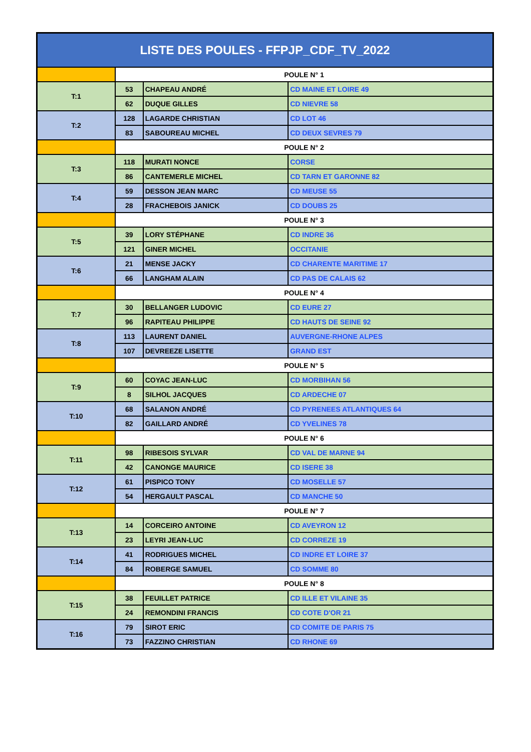| LISTE DES POULES - FFPJP_CDF_TV_2022 | | | |
| --- | --- | --- | --- |
| | POULE N° 1 | | |
| T:1 | 53 | CHAPEAU ANDRÉ | CD MAINE ET LOIRE 49 |
| | 62 | DUQUE GILLES | CD NIEVRE 58 |
| T:2 | 128 | LAGARDE CHRISTIAN | CD LOT 46 |
| | 83 | SABOUREAU MICHEL | CD DEUX SEVRES 79 |
| | POULE N° 2 | | |
| T:3 | 118 | MURATI NONCE | CORSE |
| | 86 | CANTEMERLE MICHEL | CD TARN ET GARONNE 82 |
| T:4 | 59 | DESSON JEAN MARC | CD MEUSE 55 |
| | 28 | FRACHEBOIS JANICK | CD DOUBS 25 |
| | POULE N° 3 | | |
| T:5 | 39 | LORY STÉPHANE | CD INDRE 36 |
| | 121 | GINER MICHEL | OCCITANIE |
| T:6 | 21 | MENSE JACKY | CD CHARENTE MARITIME 17 |
| | 66 | LANGHAM ALAIN | CD PAS DE CALAIS 62 |
| | POULE N° 4 | | |
| T:7 | 30 | BELLANGER LUDOVIC | CD EURE 27 |
| | 96 | RAPITEAU PHILIPPE | CD HAUTS DE SEINE 92 |
| T:8 | 113 | LAURENT DANIEL | AUVERGNE-RHONE ALPES |
| | 107 | DEVREEZE LISETTE | GRAND EST |
| | POULE N° 5 | | |
| T:9 | 60 | COYAC JEAN-LUC | CD MORBIHAN 56 |
| | 8 | SILHOL JACQUES | CD ARDECHE 07 |
| T:10 | 68 | SALANON ANDRÉ | CD PYRENEES ATLANTIQUES 64 |
| | 82 | GAILLARD ANDRÉ | CD YVELINES 78 |
| | POULE N° 6 | | |
| T:11 | 98 | RIBESOIS SYLVAR | CD VAL DE MARNE 94 |
| | 42 | CANONGE MAURICE | CD ISERE 38 |
| T:12 | 61 | PISPICO TONY | CD MOSELLE 57 |
| | 54 | HERGAULT PASCAL | CD MANCHE 50 |
| | POULE N° 7 | | |
| T:13 | 14 | CORCEIRO ANTOINE | CD AVEYRON 12 |
| | 23 | LEYRI JEAN-LUC | CD CORREZE 19 |
| T:14 | 41 | RODRIGUES MICHEL | CD INDRE ET LOIRE 37 |
| | 84 | ROBERGE SAMUEL | CD SOMME 80 |
| | POULE N° 8 | | |
| T:15 | 38 | FEUILLET PATRICE | CD ILLE ET VILAINE 35 |
| | 24 | REMONDINI FRANCIS | CD COTE D'OR 21 |
| T:16 | 79 | SIROT ERIC | CD COMITE DE PARIS 75 |
| | 73 | FAZZINO CHRISTIAN | CD RHONE 69 |